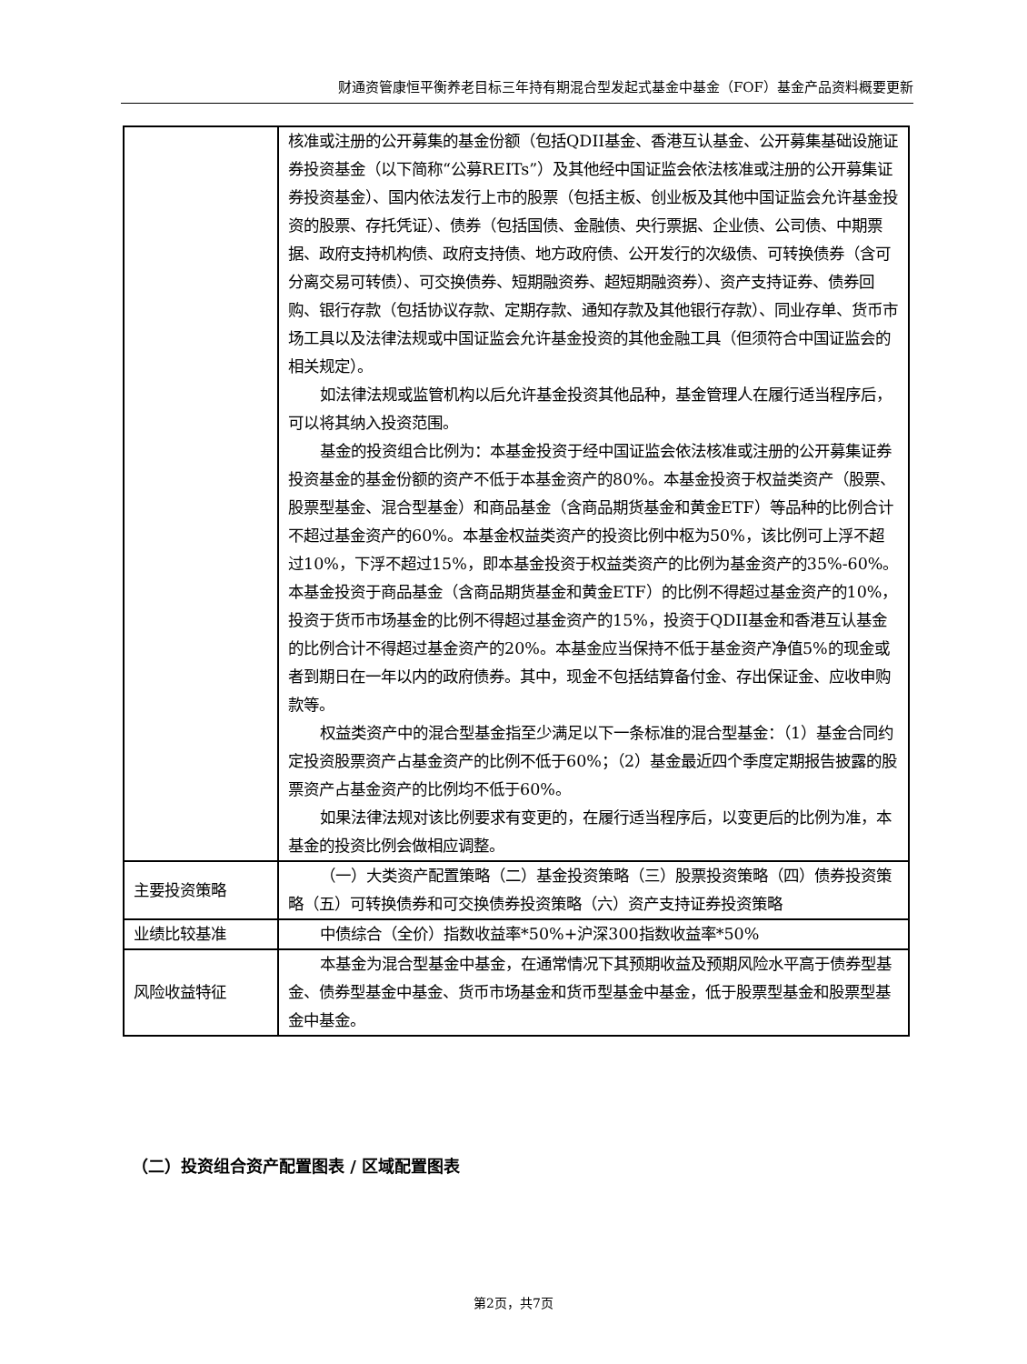财通资管康恒平衡养老目标三年持有期混合型发起式基金中基金（FOF）基金产品资料概要更新
| | 核准或注册的公开募集的基金份额（包括QDII基金、香港互认基金、公开募集基础设施证券投资基金（以下简称“公募REITs”）及其他经中国证监会依法核准或注册的公开募集证券投资基金）、国内依法发行上市的股票（包括主板、创业板及其他中国证监会允许基金投资的股票、存托凭证）、债券（包括国债、金融债、央行票据、企业债、公司债、中期票据、政府支持机构债、政府支持债、地方政府债、公开发行的次级债、可转换债券（含可分离交易可转债）、可交换债券、短期融资券、超短期融资券）、资产支持证券、债券回购、银行存款（包括协议存款、定期存款、通知存款及其他银行存款）、同业存单、货币市场工具以及法律法规或中国证监会允许基金投资的其他金融工具（但须符合中国证监会的相关规定）。 如法律法规或监管机构以后允许基金投资其他品种，基金管理人在履行适当程序后，可以将其纳入投资范围。 基金的投资组合比例为：本基金投资于经中国证监会依法核准或注册的公开募集证券投资基金的基金份额的资产不低于本基金资产的80%。本基金投资于权益类资产（股票、股票型基金、混合型基金）和商品基金（含商品期货基金和黄金ETF）等品种的比例合计不超过基金资产的60%。本基金权益类资产的投资比例中枢为50%，该比例可上浮不超过10%，下浮不超过15%，即本基金投资于权益类资产的比例为基金资产的35%-60%。本基金投资于商品基金（含商品期货基金和黄金ETF）的比例不得超过基金资产的10%，投资于货币市场基金的比例不得超过基金资产的15%，投资于QDII基金和香港互认基金的比例合计不得超过基金资产的20%。本基金应当保持不低于基金资产净值5%的现金或者到期日在一年以内的政府债券。其中，现金不包括结算备付金、存出保证金、应收申购款等。 权益类资产中的混合型基金指至少满足以下一条标准的混合型基金：（1）基金合同约定投资股票资产占基金资产的比例不低于60%；（2）基金最近四个季度定期报告披露的股票资产占基金资产的比例均不低于60%。 如果法律法规对该比例要求有变更的，在履行适当程序后，以变更后的比例为准，本基金的投资比例会做相应调整。 |
| 主要投资策略 | （一）大类资产配置策略（二）基金投资策略（三）股票投资策略（四）债券投资策略（五）可转换债券和可交换债券投资策略（六）资产支持证券投资策略 |
| 业绩比较基准 | 中债综合（全价）指数收益率*50%+沪深300指数收益率*50% |
| 风险收益特征 | 本基金为混合型基金中基金，在通常情况下其预期收益及预期风险水平高于债券型基金、债券型基金中基金、货币市场基金和货币型基金中基金，低于股票型基金和股票型基金中基金。 |
（二）投资组合资产配置图表 / 区域配置图表
第2页，共7页